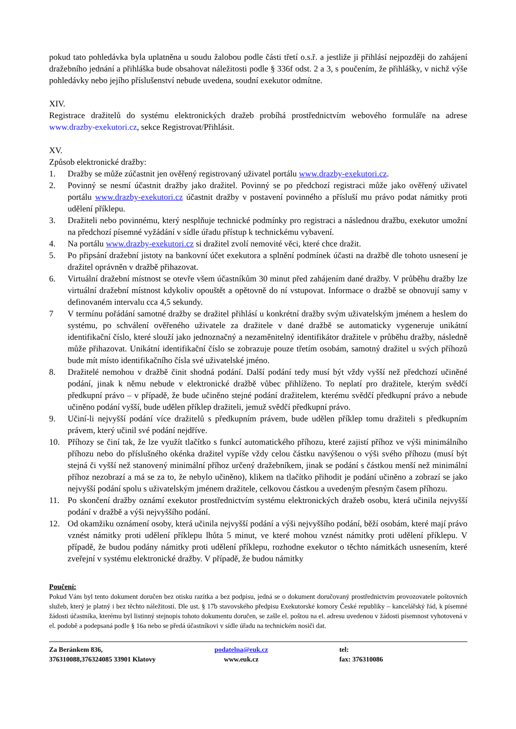pokud tato pohledávka byla uplatněna u soudu žalobou podle části třetí o.s.ř. a jestliže ji přihlásí nejpozději do zahájení dražebního jednání a přihláška bude obsahovat náležitosti podle § 336f odst. 2 a 3, s poučením, že přihlášky, v nichž výše pohledávky nebo jejího příslušenství nebude uvedena, soudní exekutor odmítne.
XIV.
Registrace dražitelů do systému elektronických dražeb probíhá prostřednictvím webového formuláře na adrese www.drazby-exekutori.cz, sekce Registrovat/Přihlásit.
XV.
Způsob elektronické dražby:
1. Dražby se může zúčastnit jen ověřený registrovaný uživatel portálu www.drazby-exekutori.cz.
2. Povinný se nesmí účastnit dražby jako dražitel. Povinný se po předchozí registraci může jako ověřený uživatel portálu www.drazby-exekutori.cz účastnit dražby v postavení povinného a přísluší mu právo podat námitky proti udělení příklepu.
3. Dražiteli nebo povinnému, který nesplňuje technické podmínky pro registraci a následnou dražbu, exekutor umožní na předchozí písemné vyžádání v sídle úřadu přístup k technickému vybavení.
4. Na portálu www.drazby-exekutori.cz si dražitel zvolí nemovité věci, které chce dražit.
5. Po připsání dražební jistoty na bankovní účet exekutora a splnění podmínek účasti na dražbě dle tohoto usnesení je dražitel oprávněn v dražbě přihazovat.
6. Virtuální dražební místnost se otevře všem účastníkům 30 minut před zahájením dané dražby. V průběhu dražby lze virtuální dražební místnost kdykoliv opouštět a opětovně do ní vstupovat. Informace o dražbě se obnovují samy v definovaném intervalu cca 4,5 sekundy.
7 V termínu pořádání samotné dražby se dražitel přihlásí u konkrétní dražby svým uživatelským jménem a heslem do systému, po schválení ověřeného uživatele za dražitele v dané dražbě se automaticky vygeneruje unikátní identifikační číslo, které slouží jako jednoznačný a nezaměnitelný identifikátor dražitele v průběhu dražby, následně může přihazovat. Unikátní identifikační číslo se zobrazuje pouze třetím osobám, samotný dražitel u svých příhozů bude mít místo identifikačního čísla své uživatelské jméno.
8. Dražitelé nemohou v dražbě činit shodná podání. Další podání tedy musí být vždy vyšší než předchozí učiněné podání, jinak k němu nebude v elektronické dražbě vůbec přihlíženo. To neplatí pro dražitele, kterým svědčí předkupní právo – v případě, že bude učiněno stejné podání dražitelem, kterému svědčí předkupní právo a nebude učiněno podání vyšší, bude udělen příklep dražiteli, jemuž svědčí předkupní právo.
9. Učiní-li nejvyšší podání více dražitelů s předkupním právem, bude udělen příklep tomu dražiteli s předkupním právem, který učinil své podání nejdříve.
10. Příhozy se činí tak, že lze využít tlačítko s funkcí automatického příhozu, které zajistí příhoz ve výši minimálního příhozu nebo do příslušného okénka dražitel vypíše vždy celou částku navýšenou o výši svého příhozu (musí být stejná či vyšší než stanovený minimální příhoz určený dražebníkem, jinak se podání s částkou menší než minimální příhoz nezobrazí a má se za to, že nebylo učiněno), klikem na tlačítko přihodit je podání učiněno a zobrazí se jako nejvyšší podání spolu s uživatelským jménem dražitele, celkovou částkou a uvedeným přesným časem příhozu.
11. Po skončení dražby oznámí exekutor prostřednictvím systému elektronických dražeb osobu, která učinila nejvyšší podání v dražbě a výši nejvyššího podání.
12. Od okamžiku oznámení osoby, která učinila nejvyšší podání a výši nejvyššího podání, běží osobám, které mají právo vznést námitky proti udělení příklepu lhůta 5 minut, ve které mohou vznést námitky proti udělení příklepu. V případě, že budou podány námitky proti udělení příklepu, rozhodne exekutor o těchto námitkách usnesením, které zveřejní v systému elektronické dražby. V případě, že budou námitky
Poučení:
Pokud Vám byl tento dokument doručen bez otisku razítka a bez podpisu, jedná se o dokument doručovaný prostřednictvím provozovatele poštovních služeb, který je platný i bez těchto náležitostí. Dle ust. § 17b stavovského předpisu Exekutorské komory České republiky – kancelářský řád, k písemné žádosti účastníka, kterému byl listinný stejnopis tohoto dokumentu doručen, se zašle el. poštou na el. adresu uvedenou v žádosti písemnost vyhotovená v el. podobě a podepsaná podle § 16a nebo se předá účastníkovi v sídle úřadu na technickém nosiči dat.
Za Beránkem 836,
376310088,376324085 33901 Klatovy
podatelna@euk.cz
www.euk.cz
tel:
fax: 376310086